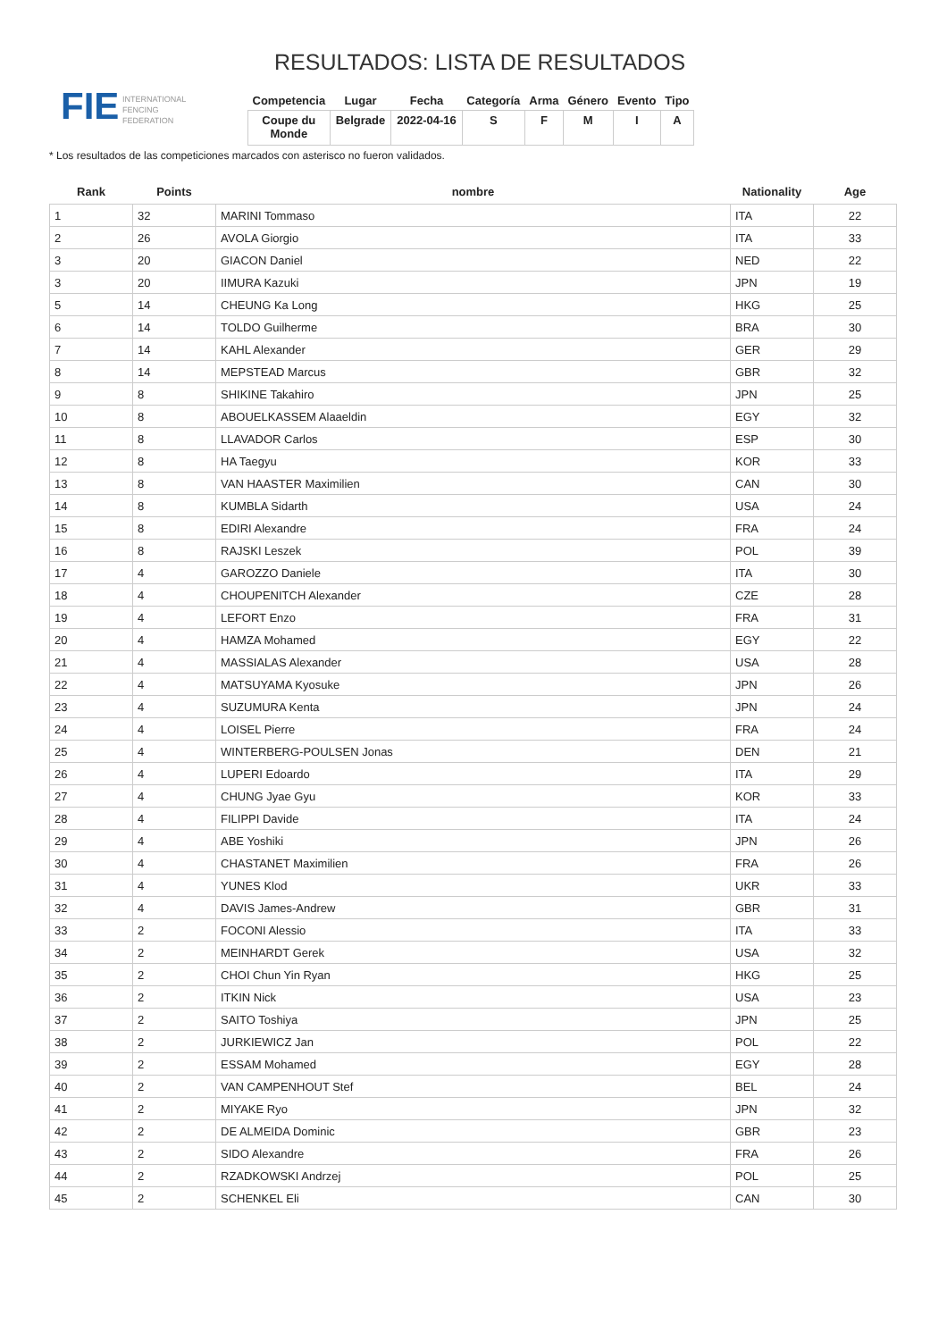FIE INTERNATIONAL
FENCING
FEDERATION
RESULTADOS: LISTA DE RESULTADOS
| Competencia | Lugar | Fecha | Categoría | Arma | Género | Evento | Tipo |
| --- | --- | --- | --- | --- | --- | --- | --- |
| Coupe du Monde | Belgrade | 2022-04-16 | S | F | M | I | A |
* Los resultados de las competiciones marcados con asterisco no fueron validados.
| Rank | Points | nombre | Nationality | Age |
| --- | --- | --- | --- | --- |
| 1 | 32 | MARINI Tommaso | ITA | 22 |
| 2 | 26 | AVOLA Giorgio | ITA | 33 |
| 3 | 20 | GIACON Daniel | NED | 22 |
| 3 | 20 | IIMURA Kazuki | JPN | 19 |
| 5 | 14 | CHEUNG Ka Long | HKG | 25 |
| 6 | 14 | TOLDO Guilherme | BRA | 30 |
| 7 | 14 | KAHL Alexander | GER | 29 |
| 8 | 14 | MEPSTEAD Marcus | GBR | 32 |
| 9 | 8 | SHIKINE Takahiro | JPN | 25 |
| 10 | 8 | ABOUELKASSEM Alaaeldin | EGY | 32 |
| 11 | 8 | LLAVADOR Carlos | ESP | 30 |
| 12 | 8 | HA Taegyu | KOR | 33 |
| 13 | 8 | VAN HAASTER Maximilien | CAN | 30 |
| 14 | 8 | KUMBLA Sidarth | USA | 24 |
| 15 | 8 | EDIRI Alexandre | FRA | 24 |
| 16 | 8 | RAJSKI Leszek | POL | 39 |
| 17 | 4 | GAROZZO Daniele | ITA | 30 |
| 18 | 4 | CHOUPENITCH Alexander | CZE | 28 |
| 19 | 4 | LEFORT Enzo | FRA | 31 |
| 20 | 4 | HAMZA Mohamed | EGY | 22 |
| 21 | 4 | MASSIALAS Alexander | USA | 28 |
| 22 | 4 | MATSUYAMA Kyosuke | JPN | 26 |
| 23 | 4 | SUZUMURA Kenta | JPN | 24 |
| 24 | 4 | LOISEL Pierre | FRA | 24 |
| 25 | 4 | WINTERBERG-POULSEN Jonas | DEN | 21 |
| 26 | 4 | LUPERI Edoardo | ITA | 29 |
| 27 | 4 | CHUNG Jyae Gyu | KOR | 33 |
| 28 | 4 | FILIPPI Davide | ITA | 24 |
| 29 | 4 | ABE Yoshiki | JPN | 26 |
| 30 | 4 | CHASTANET Maximilien | FRA | 26 |
| 31 | 4 | YUNES Klod | UKR | 33 |
| 32 | 4 | DAVIS James-Andrew | GBR | 31 |
| 33 | 2 | FOCONI Alessio | ITA | 33 |
| 34 | 2 | MEINHARDT Gerek | USA | 32 |
| 35 | 2 | CHOI Chun Yin Ryan | HKG | 25 |
| 36 | 2 | ITKIN Nick | USA | 23 |
| 37 | 2 | SAITO Toshiya | JPN | 25 |
| 38 | 2 | JURKIEWICZ Jan | POL | 22 |
| 39 | 2 | ESSAM Mohamed | EGY | 28 |
| 40 | 2 | VAN CAMPENHOUT Stef | BEL | 24 |
| 41 | 2 | MIYAKE Ryo | JPN | 32 |
| 42 | 2 | DE ALMEIDA Dominic | GBR | 23 |
| 43 | 2 | SIDO Alexandre | FRA | 26 |
| 44 | 2 | RZADKOWSKI Andrzej | POL | 25 |
| 45 | 2 | SCHENKEL Eli | CAN | 30 |